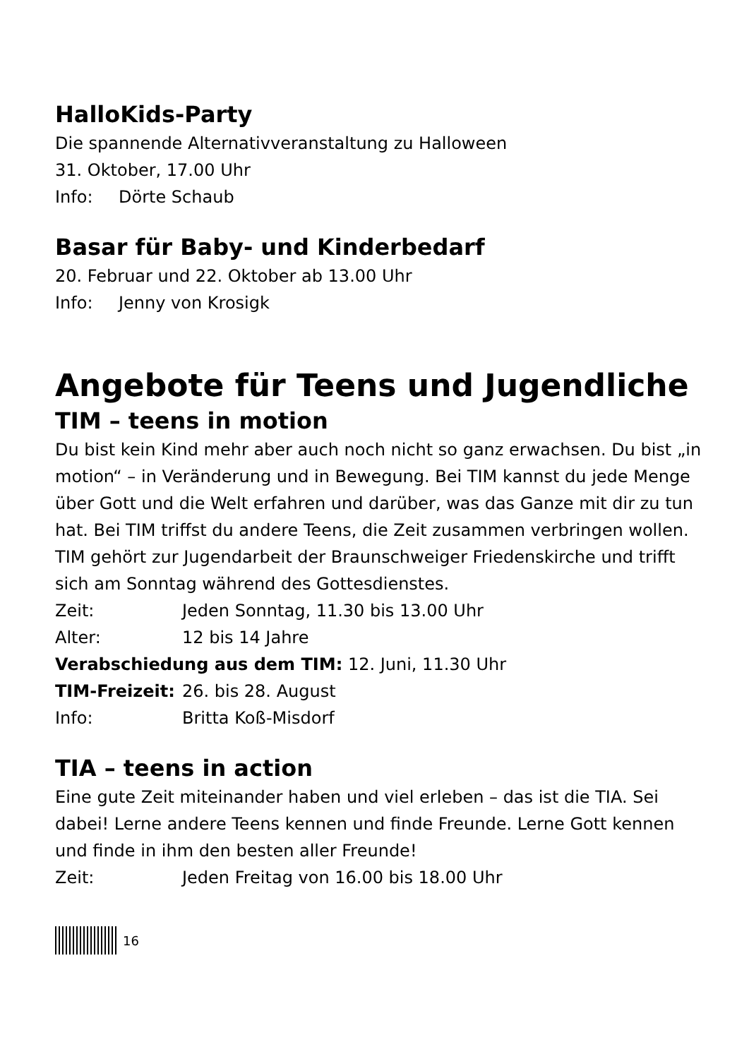HalloKids-Party
Die spannende Alternativveranstaltung zu Halloween
31. Oktober, 17.00 Uhr
Info: Dörte Schaub
Basar für Baby- und Kinderbedarf
20. Februar und 22. Oktober ab 13.00 Uhr
Info: Jenny von Krosigk
Angebote für Teens und Jugendliche
TIM – teens in motion
Du bist kein Kind mehr aber auch noch nicht so ganz erwachsen. Du bist „in motion“ – in Veränderung und in Bewegung. Bei TIM kannst du jede Menge über Gott und die Welt erfahren und darüber, was das Ganze mit dir zu tun hat. Bei TIM triffst du andere Teens, die Zeit zusammen verbringen wollen. TIM gehört zur Jugendarbeit der Braunschweiger Friedenskirche und trifft sich am Sonntag während des Gottesdienstes.
Zeit: Jeden Sonntag, 11.30 bis 13.00 Uhr
Alter: 12 bis 14 Jahre
Verabschiedung aus dem TIM: 12. Juni, 11.30 Uhr
TIM-Freizeit: 26. bis 28. August
Info: Britta Koß-Misdorf
TIA – teens in action
Eine gute Zeit miteinander haben und viel erleben – das ist die TIA. Sei dabei! Lerne andere Teens kennen und finde Freunde. Lerne Gott kennen und finde in ihm den besten aller Freunde!
Zeit: Jeden Freitag von 16.00 bis 18.00 Uhr
16